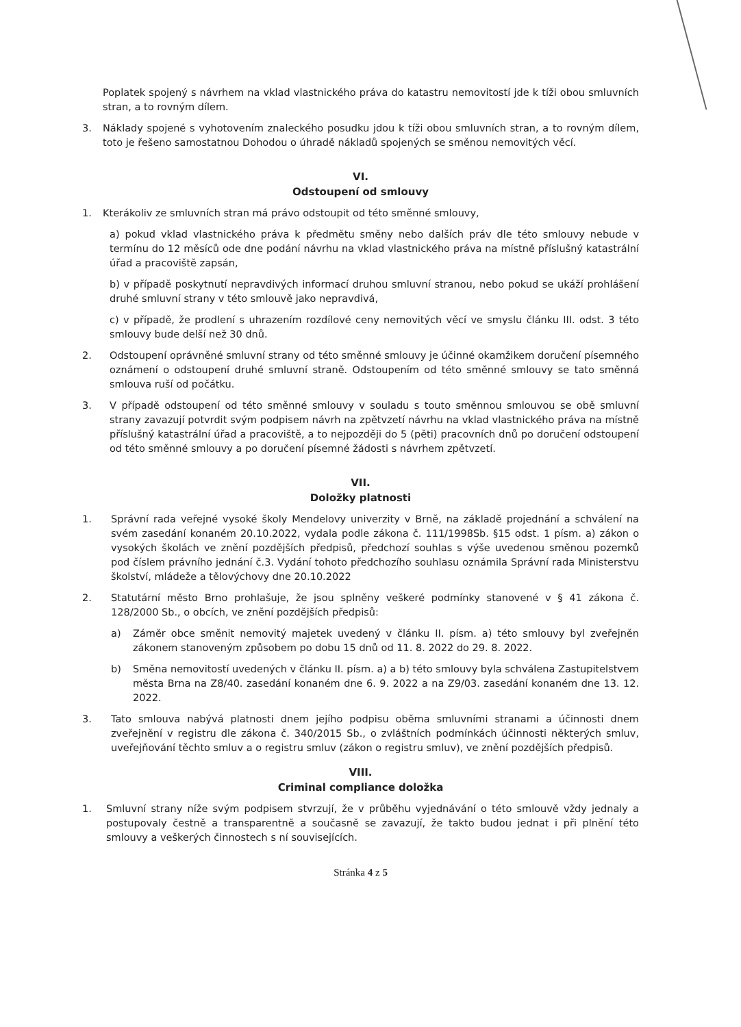Poplatek spojený s návrhem na vklad vlastnického práva do katastru nemovitostí jde k tíži obou smluvních stran, a to rovným dílem.
3. Náklady spojené s vyhotovením znaleckého posudku jdou k tíži obou smluvních stran, a to rovným dílem, toto je řešeno samostatnou Dohodou o úhradě nákladů spojených se směnou nemovitých věcí.
VI.
Odstoupení od smlouvy
1. Kterákoliv ze smluvních stran má právo odstoupit od této směnné smlouvy,
a) pokud vklad vlastnického práva k předmětu směny nebo dalších práv dle této smlouvy nebude v termínu do 12 měsíců ode dne podání návrhu na vklad vlastnického práva na místně příslušný katastrální úřad a pracoviště zapsán,
b) v případě poskytnutí nepravdivých informací druhou smluvní stranou, nebo pokud se ukáží prohlášení druhé smluvní strany v této smlouvě jako nepravdivá,
c) v případě, že prodlení s uhrazením rozdílové ceny nemovitých věcí ve smyslu článku III. odst. 3 této smlouvy bude delší než 30 dnů.
2. Odstoupení oprávněné smluvní strany od této směnné smlouvy je účinné okamžikem doručení písemného oznámení o odstoupení druhé smluvní straně. Odstoupením od této směnné smlouvy se tato směnná smlouva ruší od počátku.
3. V případě odstoupení od této směnné smlouvy v souladu s touto směnnou smlouvou se obě smluvní strany zavazují potvrdit svým podpisem návrh na zpětvzetí návrhu na vklad vlastnického práva na místně příslušný katastrální úřad a pracoviště, a to nejpozději do 5 (pěti) pracovních dnů po doručení odstoupení od této směnné smlouvy a po doručení písemné žádosti s návrhem zpětvzetí.
VII.
Doložky platnosti
1. Správní rada veřejné vysoké školy Mendelovy univerzity v Brně, na základě projednání a schválení na svém zasedání konaném 20.10.2022, vydala podle zákona č. 111/1998Sb. §15 odst. 1 písm. a) zákon o vysokých školách ve znění pozdějších předpisů, předchozí souhlas s výše uvedenou směnou pozemků pod číslem právního jednání č.3. Vydání tohoto předchozího souhlasu oznámila Správní rada Ministerstvu školství, mládeže a tělovýchovy dne 20.10.2022
2. Statutární město Brno prohlašuje, že jsou splněny veškeré podmínky stanovené v § 41 zákona č. 128/2000 Sb., o obcích, ve znění pozdějších předpisů:
a) Záměr obce směnit nemovitý majetek uvedený v článku II. písm. a) této smlouvy byl zveřejněn zákonem stanoveným způsobem po dobu 15 dnů od 11. 8. 2022 do 29. 8. 2022.
b) Směna nemovitostí uvedených v článku II. písm. a) a b) této smlouvy byla schválena Zastupitelstvem města Brna na Z8/40. zasedání konaném dne 6. 9. 2022 a na Z9/03. zasedání konaném dne 13. 12. 2022.
3. Tato smlouva nabývá platnosti dnem jejího podpisu oběma smluvními stranami a účinnosti dnem zveřejnění v registru dle zákona č. 340/2015 Sb., o zvláštních podmínkách účinnosti některých smluv, uveřejňování těchto smluv a o registru smluv (zákon o registru smluv), ve znění pozdějších předpisů.
VIII.
Criminal compliance doložka
1. Smluvní strany níže svým podpisem stvrzují, že v průběhu vyjednávání o této smlouvě vždy jednaly a postupovaly čestně a transparentně a současně se zavazují, že takto budou jednat i při plnění této smlouvy a veškerých činnostech s ní souvisejících.
Stránka 4 z 5